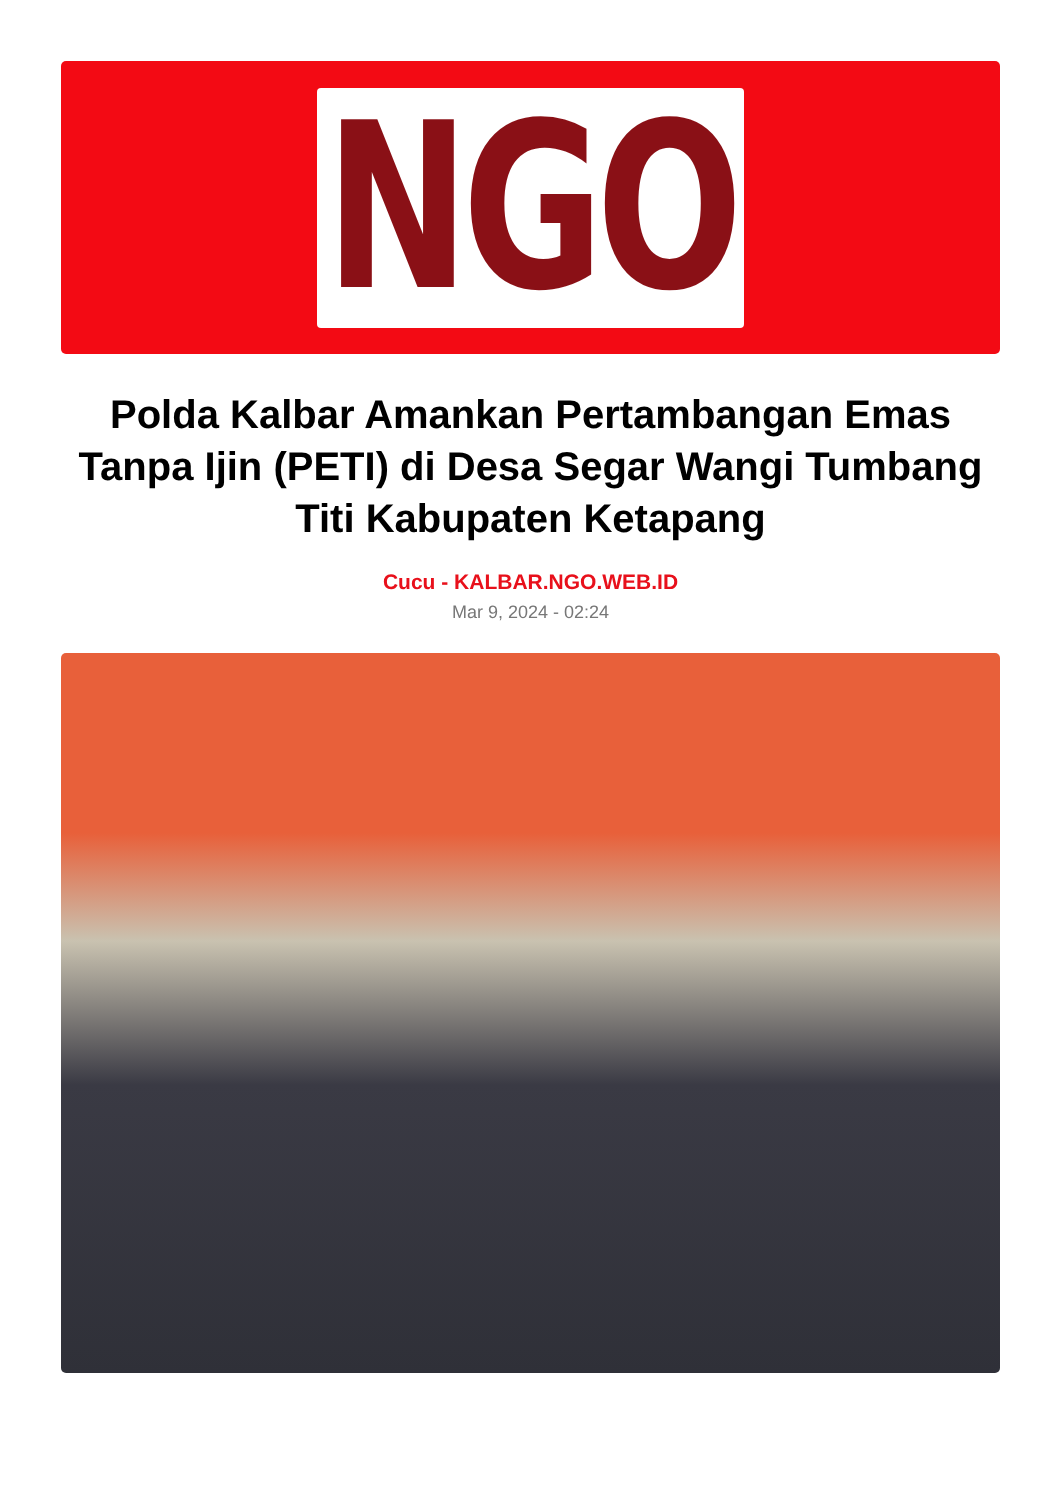NGO
Polda Kalbar Amankan Pertambangan Emas Tanpa Ijin (PETI) di Desa Segar Wangi Tumbang Titi Kabupaten Ketapang
Cucu - KALBAR.NGO.WEB.ID
Mar 9, 2024 - 02:24